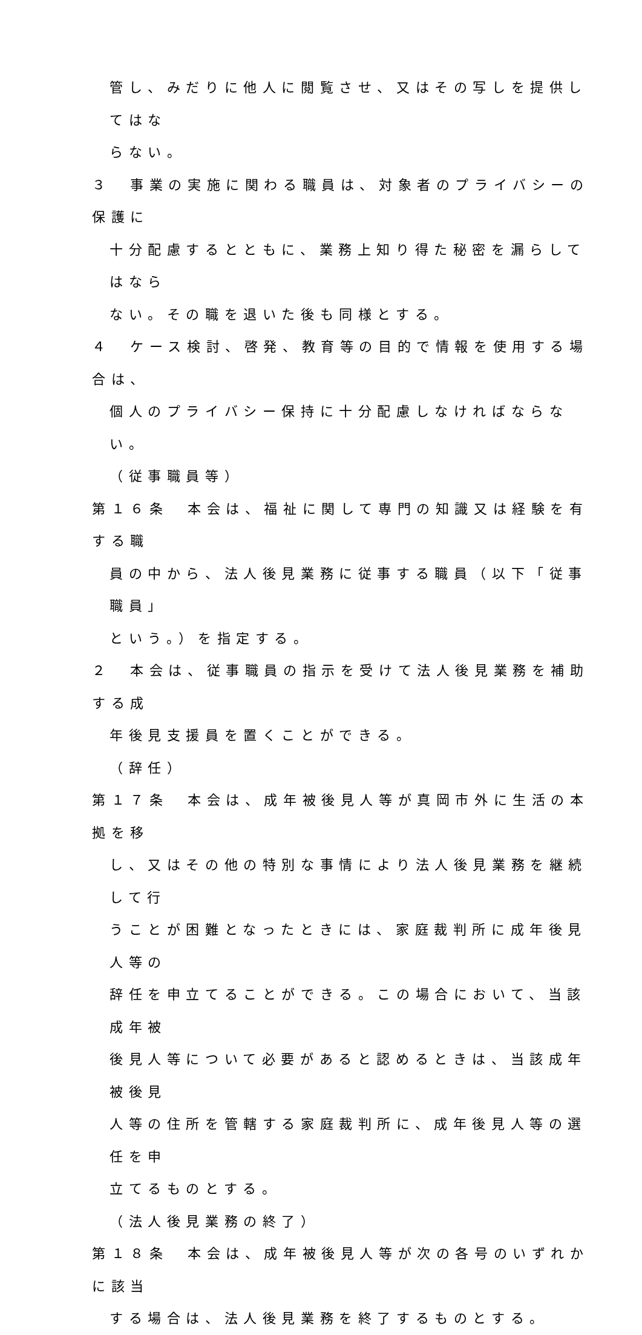管し、みだりに他人に閲覧させ、又はその写しを提供してはな
らない。
３　事業の実施に関わる職員は、対象者のプライバシーの保護に
十分配慮するとともに、業務上知り得た秘密を漏らしてはなら
ない。その職を退いた後も同様とする。
４　ケース検討、啓発、教育等の目的で情報を使用する場合は、
個人のプライバシー保持に十分配慮しなければならない。
（従事職員等）
第１６条　本会は、福祉に関して専門の知識又は経験を有する職
員の中から、法人後見業務に従事する職員（以下「従事職員」
という。）を指定する。
２　本会は、従事職員の指示を受けて法人後見業務を補助する成
年後見支援員を置くことができる。
（辞任）
第１７条　本会は、成年被後見人等が真岡市外に生活の本拠を移
し、又はその他の特別な事情により法人後見業務を継続して行
うことが困難となったときには、家庭裁判所に成年後見人等の
辞任を申立てることができる。この場合において、当該成年被
後見人等について必要があると認めるときは、当該成年被後見
人等の住所を管轄する家庭裁判所に、成年後見人等の選任を申
立てるものとする。
（法人後見業務の終了）
第１８条　本会は、成年被後見人等が次の各号のいずれかに該当
する場合は、法人後見業務を終了するものとする。